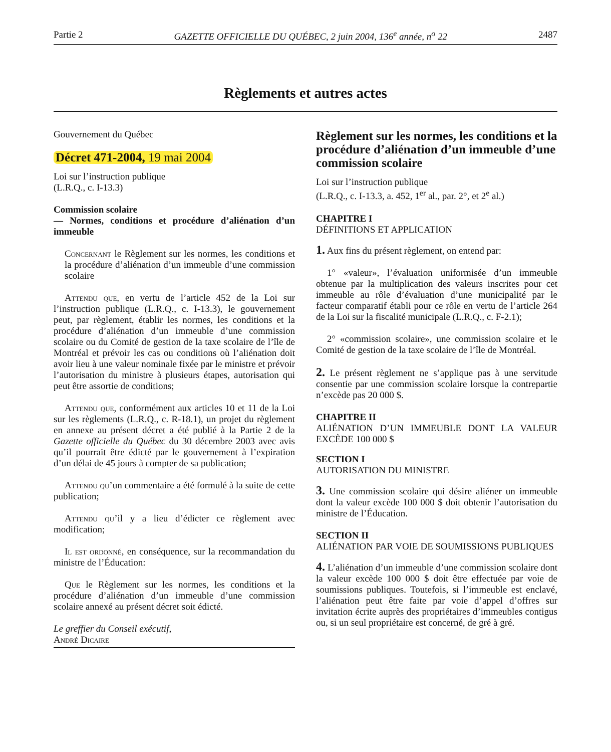Partie 2 GAZETTE OFFICIELLE DU QUÉBEC, 2 juin 2004, 136<sup>e</sup> année, n<sup>o</sup> 22 2487
Règlements et autres actes
Gouvernement du Québec
Décret 471-2004, 19 mai 2004
Loi sur l’instruction publique
(L.R.Q., c. I-13.3)
Commission scolaire
— Normes, conditions et procédure d’aliénation d’un immeuble
Concernant le Règlement sur les normes, les conditions et la procédure d’aliénation d’un immeuble d’une commission scolaire
Attendu que, en vertu de l’article 452 de la Loi sur l’instruction publique (L.R.Q., c. I-13.3), le gouvernement peut, par règlement, établir les normes, les conditions et la procédure d’aliénation d’un immeuble d’une commission scolaire ou du Comité de gestion de la taxe scolaire de l’île de Montréal et prévoir les cas ou conditions où l’aliénation doit avoir lieu à une valeur nominale fixée par le ministre et prévoir l’autorisation du ministre à plusieurs étapes, autorisation qui peut être assortie de conditions;
Attendu que, conformément aux articles 10 et 11 de la Loi sur les règlements (L.R.Q., c. R-18.1), un projet du règlement en annexe au présent décret a été publié à la Partie 2 de la Gazette officielle du Québec du 30 décembre 2003 avec avis qu’il pourrait être édicté par le gouvernement à l’expiration d’un délai de 45 jours à compter de sa publication;
Attendu qu’un commentaire a été formulé à la suite de cette publication;
Attendu qu’il y a lieu d’édicter ce règlement avec modification;
Il est ordonné, en conséquence, sur la recommandation du ministre de l’Éducation:
Que le Règlement sur les normes, les conditions et la procédure d’aliénation d’un immeuble d’une commission scolaire annexé au présent décret soit édicté.
Le greffier du Conseil exécutif,
André Dicaire
Règlement sur les normes, les conditions et la procédure d’aliénation d’un immeuble d’une commission scolaire
Loi sur l’instruction publique
(L.R.Q., c. I-13.3, a. 452, 1<sup>er</sup> al., par. 2°, et 2<sup>e</sup> al.)
CHAPITRE I
DÉFINITIONS ET APPLICATION
1. Aux fins du présent règlement, on entend par:
1° «valeur», l’évaluation uniformisée d’un immeuble obtenue par la multiplication des valeurs inscrites pour cet immeuble au rôle d’évaluation d’une municipalité par le facteur comparatif établi pour ce rôle en vertu de l’article 264 de la Loi sur la fiscalité municipale (L.R.Q., c. F-2.1);
2° «commission scolaire», une commission scolaire et le Comité de gestion de la taxe scolaire de l’île de Montréal.
2. Le présent règlement ne s’applique pas à une servitude consentie par une commission scolaire lorsque la contrepartie n’excède pas 20 000 $.
CHAPITRE II
ALIÉNATION D’UN IMMEUBLE DONT LA VALEUR EXCÈDE 100 000 $
SECTION I
AUTORISATION DU MINISTRE
3. Une commission scolaire qui désire aliéner un immeuble dont la valeur excède 100 000 $ doit obtenir l’autorisation du ministre de l’Éducation.
SECTION II
ALIÉNATION PAR VOIE DE SOUMISSIONS PUBLIQUES
4. L’aliénation d’un immeuble d’une commission scolaire dont la valeur excède 100 000 $ doit être effectuée par voie de soumissions publiques. Toutefois, si l’immeuble est enclavé, l’aliénation peut être faite par voie d’appel d’offres sur invitation écrite auprès des propriétaires d’immeubles contigus ou, si un seul propriétaire est concerné, de gré à gré.